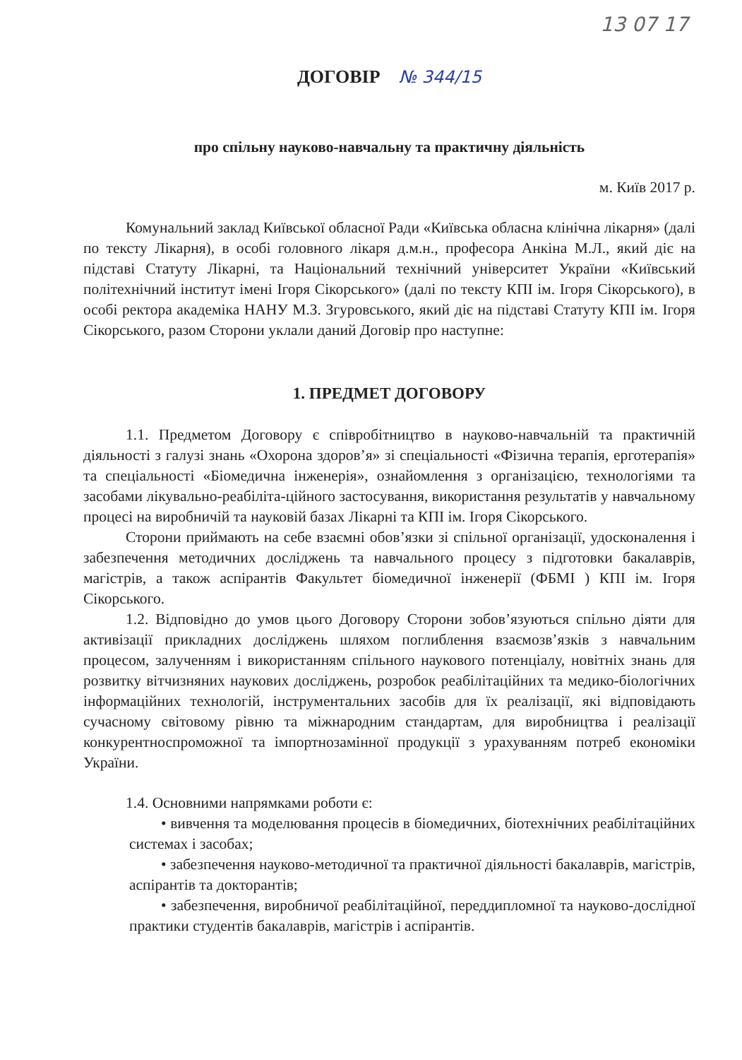13 07 17
ДОГОВІР № 344/15
про спільну науково-навчальну та практичну діяльність
м. Київ 2017 р.
Комунальний заклад Київської обласної Ради «Київська обласна клінічна лікарня» (далі по тексту Лікарня), в особі головного лікаря д.м.н., професора Анкіна М.Л., який діє на підставі Статуту Лікарні, та Національний технічний університет України «Київський політехнічний інститут імені Ігоря Сікорського» (далі по тексту КПІ ім. Ігоря Сікорського), в особі ректора академіка НАНУ М.З. Згуровського, який діє на підставі Статуту КПІ ім. Ігоря Сікорського, разом Сторони уклали даний Договір про наступне:
1. ПРЕДМЕТ ДОГОВОРУ
1.1. Предметом Договору є співробітництво в науково-навчальній та практичній діяльності з галузі знань «Охорона здоров’я» зі спеціальності «Фізична терапія, ерготерапія» та спеціальності «Біомедична інженерія», ознайомлення з організацією, технологіями та засобами лікувально-реабіліта-ційного застосування, використання результатів у навчальному процесі на виробничій та науковій базах Лікарні та КПІ ім. Ігоря Сікорського.
Сторони приймають на себе взаємні обов’язки зі спільної організації, удосконалення і забезпечення методичних досліджень та навчального процесу з підготовки бакалаврів, магістрів, а також аспірантів Факультет біомедичної інженерії (ФБМІ ) КПІ ім. Ігоря Сікорського.
1.2. Відповідно до умов цього Договору Сторони зобов’язуються спільно діяти для активізації прикладних досліджень шляхом поглиблення взаємозв’язків з навчальним процесом, залученням і використанням спільного наукового потенціалу, новітніх знань для розвитку вітчизняних наукових досліджень, розробок реабілітаційних та медико-біологічних інформаційних технологій, інструментальних засобів для їх реалізації, які відповідають сучасному світовому рівню та міжнародним стандартам, для виробництва і реалізації конкурентноспроможної та імпортнозамінної продукції з урахуванням потреб економіки України.
1.4. Основними напрямками роботи є:
• вивчення та моделювання процесів в біомедичних, біотехнічних реабілітаційних системах і засобах;
• забезпечення науково-методичної та практичної діяльності бакалаврів, магістрів, аспірантів та докторантів;
• забезпечення, виробничої реабілітаційної, переддипломної та науково-дослідної практики студентів бакалаврів, магістрів і аспірантів.